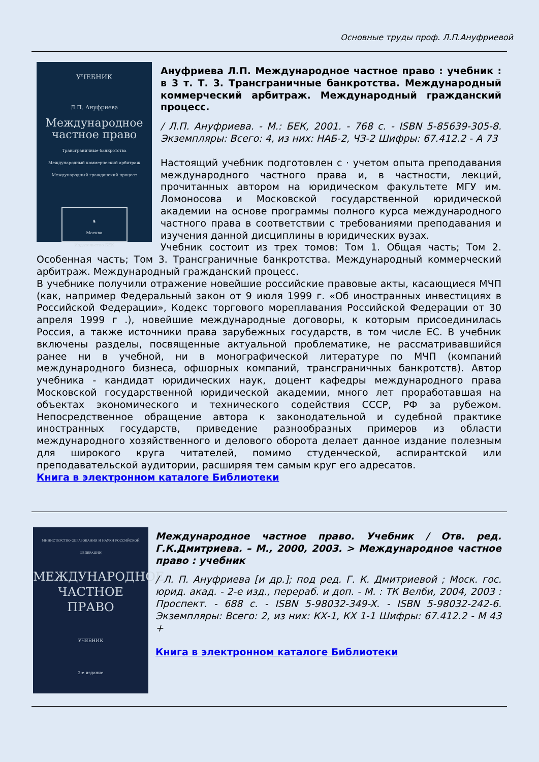Основные труды проф. Л.П.Ануфриевой
УЧЕБНИК
Л.П. Ануфриева
Международное
частное право
Трансграничные банкротства
Международный коммерческий арбитраж
Международный гражданский процесс
♞
Москва
Издательство БЕК
Ануфриева Л.П. Международное частное право : учебник : в 3 т. Т. 3. Трансграничные банкротства. Международный коммерческий арбитраж. Международный гражданский процесс.
/ Л.П. Ануфриева. - М.: БЕК, 2001. - 768 с. - ISBN 5-85639-305-8. Экземпляры: Всего: 4, из них: НАБ-2, ЧЗ-2 Шифры: 67.412.2 - А 73
Настоящий учебник подготовлен с · учетом опыта преподавания международного частного права и, в частности, лекций, прочитанных автором на юридическом факультете МГУ им. Ломоносова и Московской государственной юридической академии на основе программы полного курса международного частного права в соответствии с требованиями преподавания и изучения данной дисциплины в юридических вузах.
Учебник состоит из трех томов: Том 1. Общая часть; Том 2. Особенная часть; Том 3. Трансграничные банкротства. Международный коммерческий арбитраж. Международный гражданский процесс.
В учебнике получили отражение новейшие российские правовые акты, касающиеся МЧП (как, например Федеральный закон от 9 июля 1999 г. «Об иностранных инвестициях в Российской Федерации», Кодекс торгового мореплавания Российской Федерации от 30 апреля 1999 г .), новейшие международные договоры, к которым присоединилась Россия, а также источники права зарубежных государств, в том числе ЕС. В учебник включены разделы, посвященные актуальной проблематике, не рассматривавшийся ранее ни в учебной, ни в монографической литературе по МЧП (компаний международного бизнеса, офшорных компаний, трансграничных банкротств). Автор учебника - кандидат юридических наук, доцент кафедры международного права Московской государственной юридической академии, много лет проработавшая на объектах экономического и технического содействия СССР, РФ за рубежом. Непосредственное обращение автора к законодательной и судебной практике иностранных государств, приведение разнообразных примеров из области международного хозяйственного и делового оборота делает данное издание полезным для широкого круга читателей, помимо студенческой, аспирантской или преподавательской аудитории, расширяя тем самым круг его адресатов.
Книга в электронном каталоге Библиотеки
МИНИСТЕРСТВО ОБРАЗОВАНИЯ И НАУКИ РОССИЙСКОЙ ФЕДЕРАЦИИ
МЕЖДУНАРОДНОЕ
ЧАСТНОЕ
ПРАВО
УЧЕБНИК
2-е издание
Международное частное право. Учебник / Отв. ред. Г.К.Дмитриева. – М., 2000, 2003. > Международное частное право : учебник
/ Л. П. Ануфриева [и др.]; под ред. Г. К. Дмитриевой ; Моск. гос. юрид. акад. - 2-е изд., перераб. и доп. - М. : ТК Велби, 2004, 2003 : Проспект. - 688 с. - ISBN 5-98032-349-X. - ISBN 5-98032-242-6. Экземпляры: Всего: 2, из них: КХ-1, КХ 1-1 Шифры: 67.412.2 - М 43 +
Книга в электронном каталоге Библиотеки